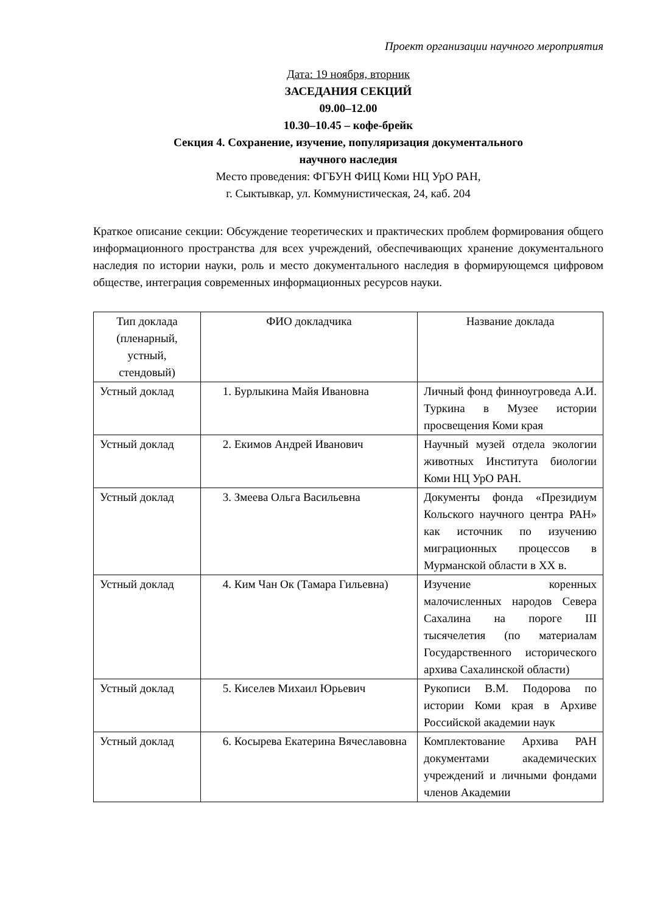Проект организации научного мероприятия
Дата: 19 ноября, вторник
ЗАСЕДАНИЯ СЕКЦИЙ
09.00–12.00
10.30–10.45 – кофе-брейк
Секция 4. Сохранение, изучение, популяризация документального
научного наследия
Место проведения: ФГБУН ФИЦ Коми НЦ УрО РАН,
г. Сыктывкар, ул. Коммунистическая, 24, каб. 204
Краткое описание секции: Обсуждение теоретических и практических проблем формирования общего информационного пространства для всех учреждений, обеспечивающих хранение документального наследия по истории науки, роль и место документального наследия в формирующемся цифровом обществе, интеграция современных информационных ресурсов науки.
| Тип доклада (пленарный, устный, стендовый) | ФИО докладчика | Название доклада |
| --- | --- | --- |
| Устный доклад | 1. Бурлыкина Майя Ивановна | Личный фонд финноугроведа А.И. Туркина в Музее истории просвещения Коми края |
| Устный доклад | 2. Екимов Андрей Иванович | Научный музей отдела экологии животных Института биологии Коми НЦ УрО РАН. |
| Устный доклад | 3. Змеева Ольга Васильевна | Документы фонда «Президиум Кольского научного центра РАН» как источник по изучению миграционных процессов в Мурманской области в XX в. |
| Устный доклад | 4. Ким Чан Ок (Тамара Гильевна) | Изучение коренных малочисленных народов Севера Сахалина на пороге III тысячелетия (по материалам Государственного исторического архива Сахалинской области) |
| Устный доклад | 5. Киселев Михаил Юрьевич | Рукописи В.М. Подорова по истории Коми края в Архиве Российской академии наук |
| Устный доклад | 6. Косырева Екатерина Вячеславовна | Комплектование Архива РАН документами академических учреждений и личными фондами членов Академии |